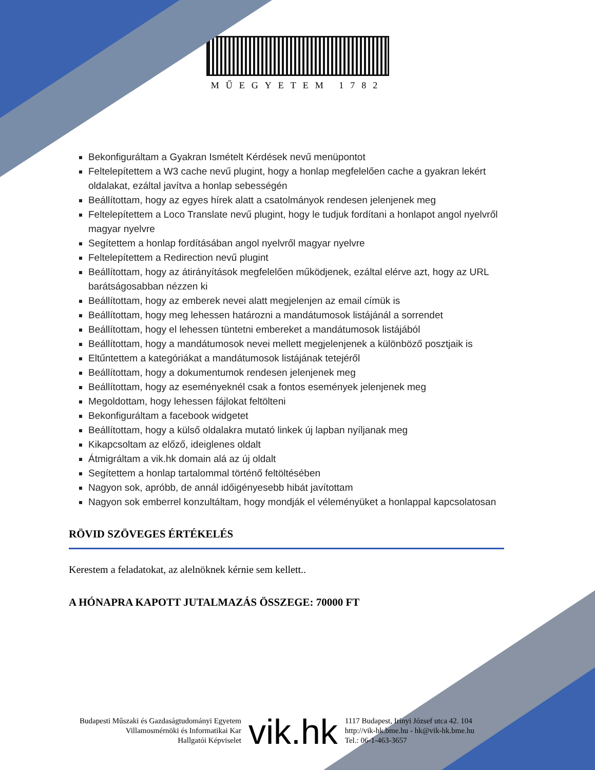MŰEGYETEM 1782
Bekonfiguráltam a Gyakran Ismételt Kérdések nevű menüpontot
Feltelepítettem a W3 cache nevű plugint, hogy a honlap megfelelően cache a gyakran lekért oldalakat, ezáltal javítva a honlap sebességén
Beállítottam, hogy az egyes hírek alatt a csatolmányok rendesen jelenjenek meg
Feltelepítettem a Loco Translate nevű plugint, hogy le tudjuk fordítani a honlapot angol nyelvről magyar nyelvre
Segítettem a honlap fordításában angol nyelvről magyar nyelvre
Feltelepítettem a Redirection nevű plugint
Beállítottam, hogy az átirányítások megfelelően működjenek, ezáltal elérve azt, hogy az URL barátságosabban nézzen ki
Beállítottam, hogy az emberek nevei alatt megjelenjen az email címük is
Beállítottam, hogy meg lehessen határozni a mandátumosok listájánál a sorrendet
Beállítottam, hogy el lehessen tüntetni embereket a mandátumosok listájából
Beállítottam, hogy a mandátumosok nevei mellett megjelenjenek a különböző posztjaik is
Eltűntettem a kategóriákat a mandátumosok listájának tetejéről
Beállítottam, hogy a dokumentumok rendesen jelenjenek meg
Beállítottam, hogy az eseményeknél csak a fontos események jelenjenek meg
Megoldottam, hogy lehessen fájlokat feltölteni
Bekonfiguráltam a facebook widgetet
Beállítottam, hogy a külső oldalakra mutató linkek új lapban nyíljanak meg
Kikapcsoltam az előző, ideiglenes oldalt
Átmigráltam a vik.hk domain alá az új oldalt
Segítettem a honlap tartalommal történő feltöltésében
Nagyon sok, apróbb, de annál időigényesebb hibát javítottam
Nagyon sok emberrel konzultáltam, hogy mondják el véleményüket a honlappal kapcsolatosan
RÖVID SZÖVEGES ÉRTÉKELÉS
Kerestem a feladatokat, az alelnöknek kérnie sem kellett..
A HÓNAPRA KAPOTT JUTALMAZÁS ÖSSZEGE: 70000 FT
Budapesti Műszaki és Gazdaságtudományi Egyetem
Villamosmérnöki és Informatikai Kar
Hallgatói Képviselet
vik.hk
1117 Budapest, Irinyi József utca 42. 104
http://vik-hk.bme.hu - hk@vik-hk.bme.hu
Tel.: 06-1-463-3657